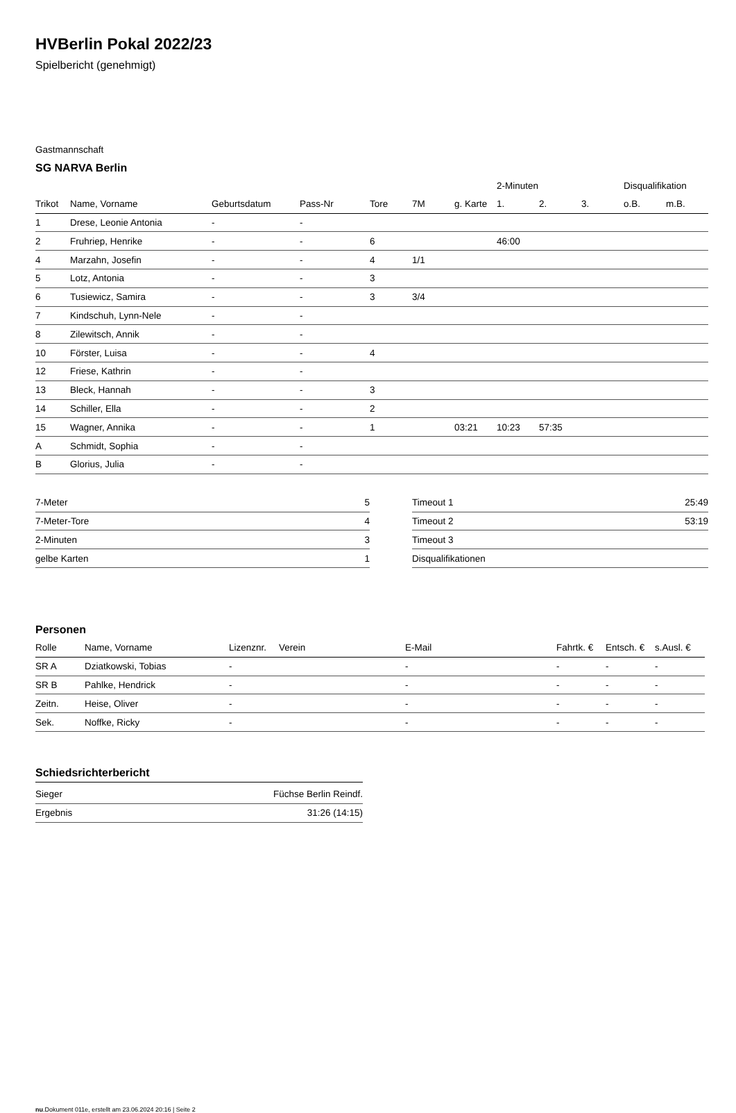HVBerlin Pokal 2022/23
Spielbericht (genehmigt)
Gastmannschaft
SG NARVA Berlin
| | | | | | | | 2-Minuten | | | Disqualifikation | |
| --- | --- | --- | --- | --- | --- | --- | --- | --- | --- | --- | --- |
| Trikot | Name, Vorname | Geburtsdatum | Pass-Nr | Tore | 7M | g. Karte | 1. | 2. | 3. | o.B. | m.B. |
| 1 | Drese, Leonie Antonia | - | - | | | | | | | | |
| 2 | Fruhriep, Henrike | - | - | 6 | | | 46:00 | | | | |
| 4 | Marzahn, Josefin | - | - | 4 | 1/1 | | | | | | |
| 5 | Lotz, Antonia | - | - | 3 | | | | | | | |
| 6 | Tusiewicz, Samira | - | - | 3 | 3/4 | | | | | | |
| 7 | Kindschuh, Lynn-Nele | - | - | | | | | | | | |
| 8 | Zilewitsch, Annik | - | - | | | | | | | | |
| 10 | Förster, Luisa | - | - | 4 | | | | | | | |
| 12 | Friese, Kathrin | - | - | | | | | | | | |
| 13 | Bleck, Hannah | - | - | 3 | | | | | | | |
| 14 | Schiller, Ella | - | - | 2 | | | | | | | |
| 15 | Wagner, Annika | - | - | 1 | | 03:21 | 10:23 | 57:35 | | | |
| A | Schmidt, Sophia | - | - | | | | | | | | |
| B | Glorius, Julia | - | - | | | | | | | | |
| 7-Meter | 5 |
| 7-Meter-Tore | 4 |
| 2-Minuten | 3 |
| gelbe Karten | 1 |
| Timeout 1 | 25:49 |
| Timeout 2 | 53:19 |
| Timeout 3 | |
| Disqualifikationen | |
Personen
| Rolle | Name, Vorname | Lizenznr. | Verein | E-Mail | Fahrtk. € | Entsch. € | s.Ausl. € |
| --- | --- | --- | --- | --- | --- | --- | --- |
| SR A | Dziatkowski, Tobias | - | | - | - | - | - |
| SR B | Pahlke, Hendrick | - | | - | - | - | - |
| Zeitn. | Heise, Oliver | - | | - | - | - | - |
| Sek. | Noffke, Ricky | - | | - | - | - | - |
Schiedsrichterbericht
| Sieger | Füchse Berlin Reindf. |
| Ergebnis | 31:26 (14:15) |
nu.Dokument 011e, erstellt am 23.06.2024 20:16 | Seite 2